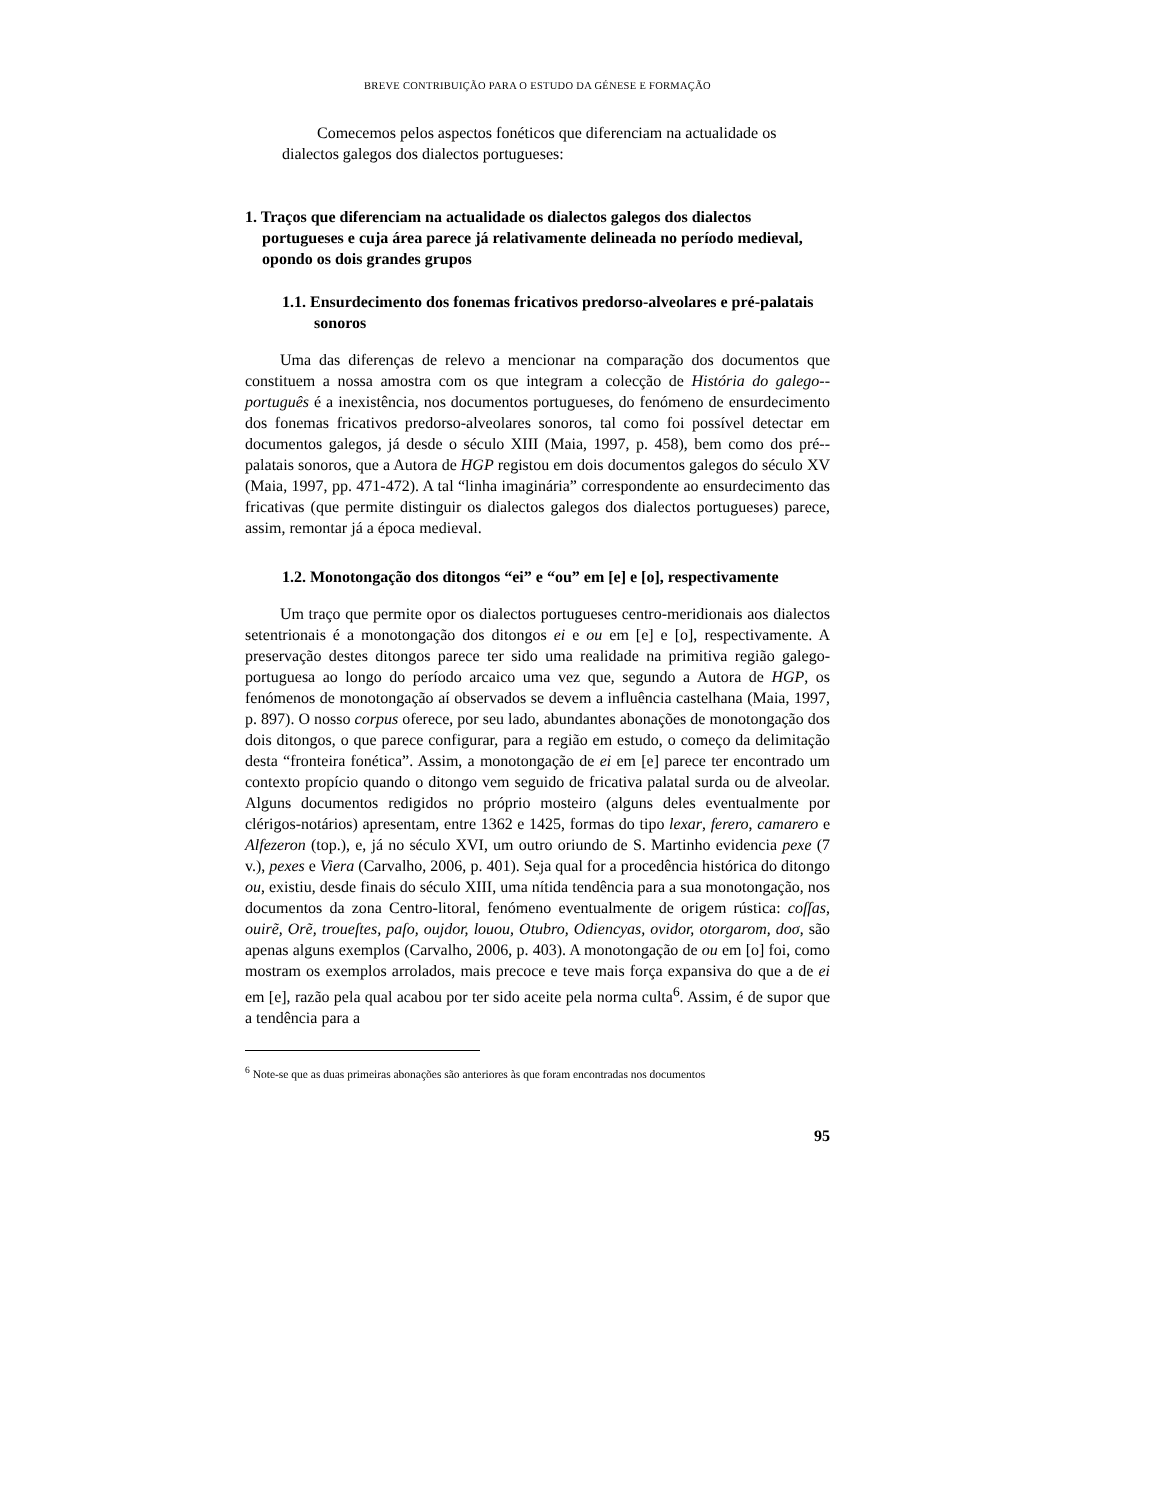BREVE CONTRIBUIÇÃO PARA O ESTUDO DA GÉNESE E FORMAÇÃO
Comecemos pelos aspectos fonéticos que diferenciam na actualidade os
dialectos galegos dos dialectos portugueses:
1. Traços que diferenciam na actualidade os dialectos galegos dos dialectos portugueses e cuja área parece já relativamente delineada no período medieval, opondo os dois grandes grupos
1.1. Ensurdecimento dos fonemas fricativos predorso-alveolares e pré-palatais sonoros
Uma das diferenças de relevo a mencionar na comparação dos documentos que constituem a nossa amostra com os que integram a colecção de História do galego--português é a inexistência, nos documentos portugueses, do fenómeno de ensurdecimento dos fonemas fricativos predorso-alveolares sonoros, tal como foi possível detectar em documentos galegos, já desde o século XIII (Maia, 1997, p. 458), bem como dos pré--palatais sonoros, que a Autora de HGP registou em dois documentos galegos do século XV (Maia, 1997, pp. 471-472). A tal “linha imaginária” correspondente ao ensurdecimento das fricativas (que permite distinguir os dialectos galegos dos dialectos portugueses) parece, assim, remontar já a época medieval.
1.2. Monotongação dos ditongos “ei” e “ou” em [e] e [o], respectivamente
Um traço que permite opor os dialectos portugueses centro-meridionais aos dialectos setentrionais é a monotongação dos ditongos ei e ou em [e] e [o], respectivamente. A preservação destes ditongos parece ter sido uma realidade na primitiva região galego-portuguesa ao longo do período arcaico uma vez que, segundo a Autora de HGP, os fenómenos de monotongação aí observados se devem a influência castelhana (Maia, 1997, p. 897). O nosso corpus oferece, por seu lado, abundantes abonações de monotongação dos dois ditongos, o que parece configurar, para a região em estudo, o começo da delimitação desta “fronteira fonética”. Assim, a monotongação de ei em [e] parece ter encontrado um contexto propício quando o ditongo vem seguido de fricativa palatal surda ou de alveolar. Alguns documentos redigidos no próprio mosteiro (alguns deles eventualmente por clérigos-notários) apresentam, entre 1362 e 1425, formas do tipo lexar, ferero, camarero e Alfezeron (top.), e, já no século XVI, um outro oriundo de S. Martinho evidencia pexe (7 v.), pexes e Viera (Carvalho, 2006, p. 401). Seja qual for a procedência histórica do ditongo ou, existiu, desde finais do século XIII, uma nítida tendência para a sua monotongação, nos documentos da zona Centro-litoral, fenómeno eventualmente de origem rústica: coſſas, ouirẽ, Orẽ, troueſtes, paſo, oujdor, louou, Otubro, Odiencyas, ovidor, otorgarom, doσ, são apenas alguns exemplos (Carvalho, 2006, p. 403). A monotongação de ou em [o] foi, como mostram os exemplos arrolados, mais precoce e teve mais força expansiva do que a de ei em [e], razão pela qual acabou por ter sido aceite pela norma culta<sup>6</sup>. Assim, é de supor que a tendência para a
<sup>6</sup> Note-se que as duas primeiras abonações são anteriores às que foram encontradas nos documentos
95